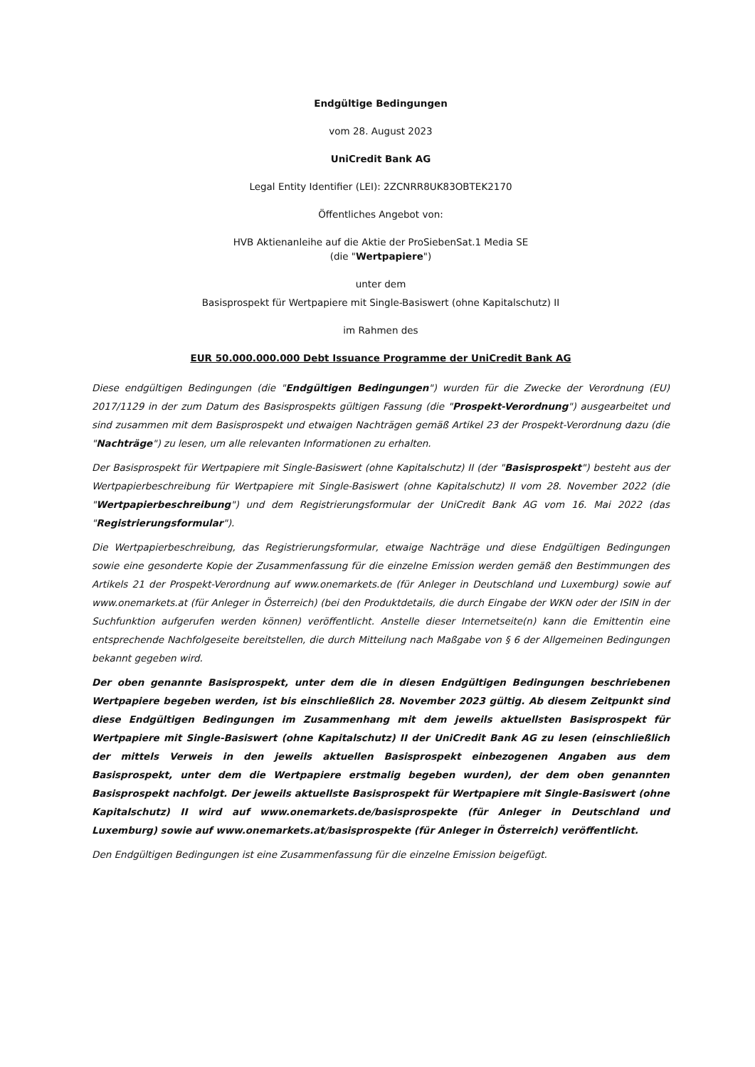Endgültige Bedingungen
vom 28. August 2023
UniCredit Bank AG
Legal Entity Identifier (LEI): 2ZCNRR8UK83OBTEK2170
Öffentliches Angebot von:
HVB Aktienanleihe auf die Aktie der ProSiebenSat.1 Media SE
(die "Wertpapiere")
unter dem
Basisprospekt für Wertpapiere mit Single-Basiswert (ohne Kapitalschutz) II
im Rahmen des
EUR 50.000.000.000 Debt Issuance Programme der UniCredit Bank AG
Diese endgültigen Bedingungen (die "Endgültigen Bedingungen") wurden für die Zwecke der Verordnung (EU) 2017/1129 in der zum Datum des Basisprospekts gültigen Fassung (die "Prospekt-Verordnung") ausgearbeitet und sind zusammen mit dem Basisprospekt und etwaigen Nachträgen gemäß Artikel 23 der Prospekt-Verordnung dazu (die "Nachträge") zu lesen, um alle relevanten Informationen zu erhalten.
Der Basisprospekt für Wertpapiere mit Single-Basiswert (ohne Kapitalschutz) II (der "Basisprospekt") besteht aus der Wertpapierbeschreibung für Wertpapiere mit Single-Basiswert (ohne Kapitalschutz) II vom 28. November 2022 (die "Wertpapierbeschreibung") und dem Registrierungsformular der UniCredit Bank AG vom 16. Mai 2022 (das "Registrierungsformular").
Die Wertpapierbeschreibung, das Registrierungsformular, etwaige Nachträge und diese Endgültigen Bedingungen sowie eine gesonderte Kopie der Zusammenfassung für die einzelne Emission werden gemäß den Bestimmungen des Artikels 21 der Prospekt-Verordnung auf www.onemarkets.de (für Anleger in Deutschland und Luxemburg) sowie auf www.onemarkets.at (für Anleger in Österreich) (bei den Produktdetails, die durch Eingabe der WKN oder der ISIN in der Suchfunktion aufgerufen werden können) veröffentlicht. Anstelle dieser Internetseite(n) kann die Emittentin eine entsprechende Nachfolgeseite bereitstellen, die durch Mitteilung nach Maßgabe von § 6 der Allgemeinen Bedingungen bekannt gegeben wird.
Der oben genannte Basisprospekt, unter dem die in diesen Endgültigen Bedingungen beschriebenen Wertpapiere begeben werden, ist bis einschließlich 28. November 2023 gültig. Ab diesem Zeitpunkt sind diese Endgültigen Bedingungen im Zusammenhang mit dem jeweils aktuellsten Basisprospekt für Wertpapiere mit Single-Basiswert (ohne Kapitalschutz) II der UniCredit Bank AG zu lesen (einschließlich der mittels Verweis in den jeweils aktuellen Basisprospekt einbezogenen Angaben aus dem Basisprospekt, unter dem die Wertpapiere erstmalig begeben wurden), der dem oben genannten Basisprospekt nachfolgt. Der jeweils aktuellste Basisprospekt für Wertpapiere mit Single-Basiswert (ohne Kapitalschutz) II wird auf www.onemarkets.de/basisprospekte (für Anleger in Deutschland und Luxemburg) sowie auf www.onemarkets.at/basisprospekte (für Anleger in Österreich) veröffentlicht.
Den Endgültigen Bedingungen ist eine Zusammenfassung für die einzelne Emission beigefügt.